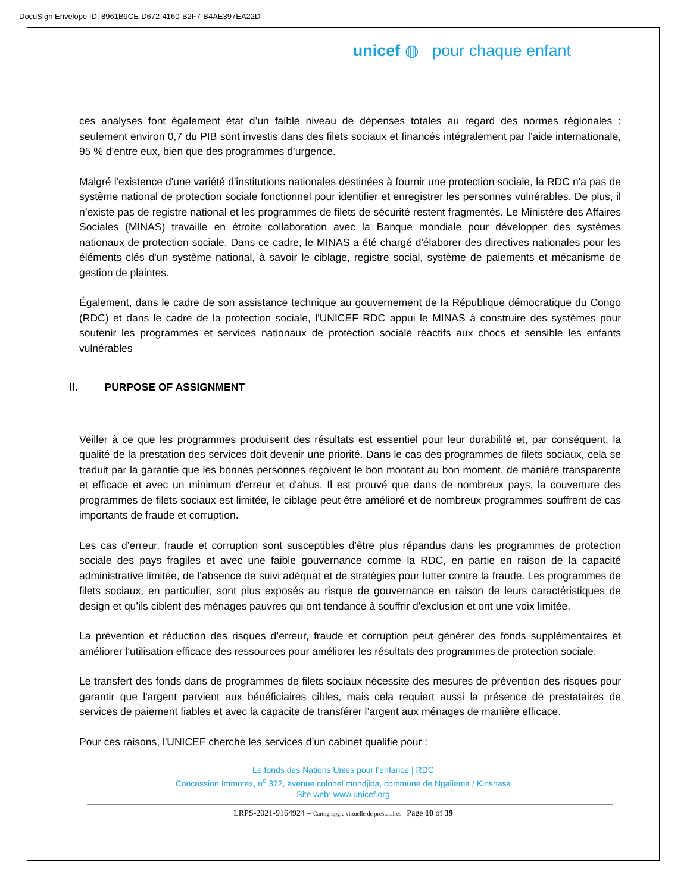DocuSign Envelope ID: 8961B9CE-D672-4160-B2F7-B4AE397EA22D
unicef ◍ pour chaque enfant
ces analyses font également état d’un faible niveau de dépenses totales au regard des normes régionales : seulement environ 0,7 du PIB sont investis dans des filets sociaux et financés intégralement par l’aide internationale, 95 % d’entre eux, bien que des programmes d’urgence.
Malgré l'existence d'une variété d'institutions nationales destinées à fournir une protection sociale, la RDC n'a pas de système national de protection sociale fonctionnel pour identifier et enregistrer les personnes vulnérables. De plus, il n’existe pas de registre national et les programmes de filets de sécurité restent fragmentés. Le Ministère des Affaires Sociales (MINAS) travaille en étroite collaboration avec la Banque mondiale pour développer des systèmes nationaux de protection sociale. Dans ce cadre, le MINAS a été chargé d'élaborer des directives nationales pour les éléments clés d'un système national, à savoir le ciblage, registre social, système de paiements et mécanisme de gestion de plaintes.
Également, dans le cadre de son assistance technique au gouvernement de la République démocratique du Congo (RDC) et dans le cadre de la protection sociale, l'UNICEF RDC appui le MINAS à construire des systèmes pour soutenir les programmes et services nationaux de protection sociale réactifs aux chocs et sensible les enfants vulnérables
II. PURPOSE OF ASSIGNMENT
Veiller à ce que les programmes produisent des résultats est essentiel pour leur durabilité et, par conséquent, la qualité de la prestation des services doit devenir une priorité. Dans le cas des programmes de filets sociaux, cela se traduit par la garantie que les bonnes personnes reçoivent le bon montant au bon moment, de manière transparente et efficace et avec un minimum d'erreur et d'abus. Il est prouvé que dans de nombreux pays, la couverture des programmes de filets sociaux est limitée, le ciblage peut être amélioré et de nombreux programmes souffrent de cas importants de fraude et corruption.
Les cas d’erreur, fraude et corruption sont susceptibles d'être plus répandus dans les programmes de protection sociale des pays fragiles et avec une faible gouvernance comme la RDC, en partie en raison de la capacité administrative limitée, de l'absence de suivi adéquat et de stratégies pour lutter contre la fraude. Les programmes de filets sociaux, en particulier, sont plus exposés au risque de gouvernance en raison de leurs caractéristiques de design et qu’ils ciblent des ménages pauvres qui ont tendance à souffrir d'exclusion et ont une voix limitée.
La prévention et réduction des risques d’erreur, fraude et corruption peut générer des fonds supplémentaires et améliorer l'utilisation efficace des ressources pour améliorer les résultats des programmes de protection sociale.
Le transfert des fonds dans de programmes de filets sociaux nécessite des mesures de prévention des risques pour garantir que l'argent parvient aux bénéficiaires cibles, mais cela requiert aussi la présence de prestataires de services de paiement fiables et avec la capacite de transférer l’argent aux ménages de manière efficace.
Pour ces raisons, l'UNICEF cherche les services d’un cabinet qualifie pour :
Le fonds des Nations Unies pour l’enfance | RDC
Concession Immotex, n<sup>o</sup> 372, avenue colonel mondjiba, commune de Ngaliema / Kinshasa
Site web: www.unicef.org
LRPS-2021-9164924 – Cartograpgie virtuelle de prestataires - Page 10 of 39